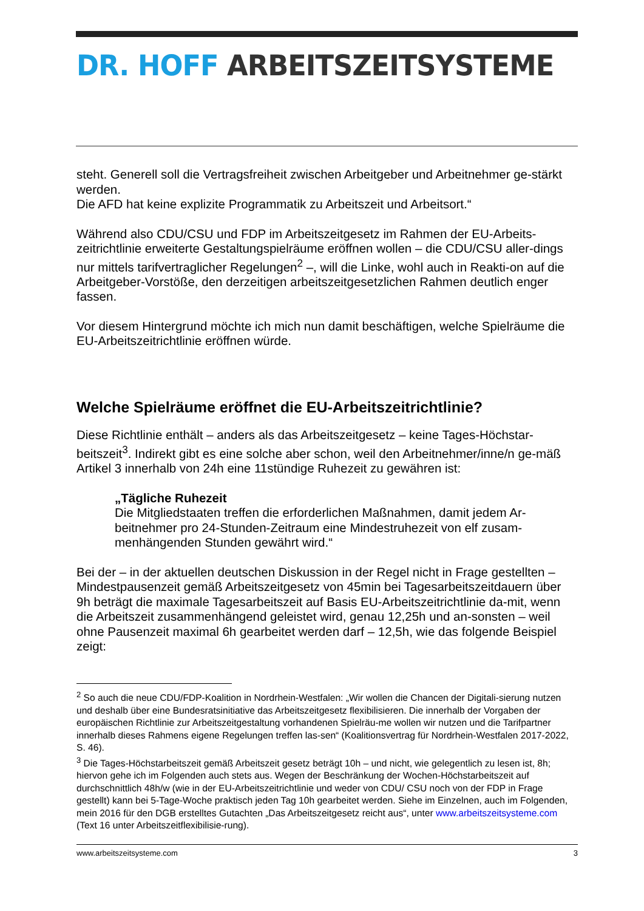DR. HOFF ARBEITSZEITSYSTEME
steht. Generell soll die Vertragsfreiheit zwischen Arbeitgeber und Arbeitnehmer ge-stärkt werden.
Die AFD hat keine explizite Programmatik zu Arbeitszeit und Arbeitsort.“
Während also CDU/CSU und FDP im Arbeitszeitgesetz im Rahmen der EU-Arbeits-zeitrichtlinie erweiterte Gestaltungspielräume eröffnen wollen – die CDU/CSU aller-dings nur mittels tarifvertraglicher Regelungen<sup>2</sup> –, will die Linke, wohl auch in Reakti-on auf die Arbeitgeber-Vorstöße, den derzeitigen arbeitszeitgesetzlichen Rahmen deutlich enger fassen.
Vor diesem Hintergrund möchte ich mich nun damit beschäftigen, welche Spielräume die EU-Arbeitszeitrichtlinie eröffnen würde.
Welche Spielräume eröffnet die EU-Arbeitszeitrichtlinie?
Diese Richtlinie enthält – anders als das Arbeitszeitgesetz – keine Tages-Höchstar-beitszeit<sup>3</sup>. Indirekt gibt es eine solche aber schon, weil den Arbeitnehmer/inne/n ge-mäß Artikel 3 innerhalb von 24h eine 11stündige Ruhezeit zu gewähren ist:
„Tägliche Ruhezeit
Die Mitgliedstaaten treffen die erforderlichen Maßnahmen, damit jedem Ar-beitnehmer pro 24-Stunden-Zeitraum eine Mindestruhezeit von elf zusam-menhängenden Stunden gewährt wird.“
Bei der – in der aktuellen deutschen Diskussion in der Regel nicht in Frage gestellten – Mindestpausenzeit gemäß Arbeitszeitgesetz von 45min bei Tagesarbeitszeitdauern über 9h beträgt die maximale Tagesarbeitszeit auf Basis EU-Arbeitszeitrichtlinie da-mit, wenn die Arbeitszeit zusammenhängend geleistet wird, genau 12,25h und an-sonsten – weil ohne Pausenzeit maximal 6h gearbeitet werden darf – 12,5h, wie das folgende Beispiel zeigt:
<sup>2</sup> So auch die neue CDU/FDP-Koalition in Nordrhein-Westfalen: „Wir wollen die Chancen der Digitali-sierung nutzen und deshalb über eine Bundesratsinitiative das Arbeitszeitgesetz flexibilisieren. Die innerhalb der Vorgaben der europäischen Richtlinie zur Arbeitszeitgestaltung vorhandenen Spielräu-me wollen wir nutzen und die Tarifpartner innerhalb dieses Rahmens eigene Regelungen treffen las-sen“ (Koalitionsvertrag für Nordrhein-Westfalen 2017-2022, S. 46).
<sup>3</sup> Die Tages-Höchstarbeitszeit gemäß Arbeitszeit gesetz beträgt 10h – und nicht, wie gelegentlich zu lesen ist, 8h; hiervon gehe ich im Folgenden auch stets aus. Wegen der Beschränkung der Wochen-Höchstarbeitszeit auf durchschnittlich 48h/w (wie in der EU-Arbeitszeitrichtlinie und weder von CDU/ CSU noch von der FDP in Frage gestellt) kann bei 5-Tage-Woche praktisch jeden Tag 10h gearbeitet werden. Siehe im Einzelnen, auch im Folgenden, mein 2016 für den DGB erstelltes Gutachten „Das Arbeitszeitgesetz reicht aus“, unter www.arbeitszeitsysteme.com (Text 16 unter Arbeitszeitflexibilisie-rung).
www.arbeitszeitsysteme.com 3